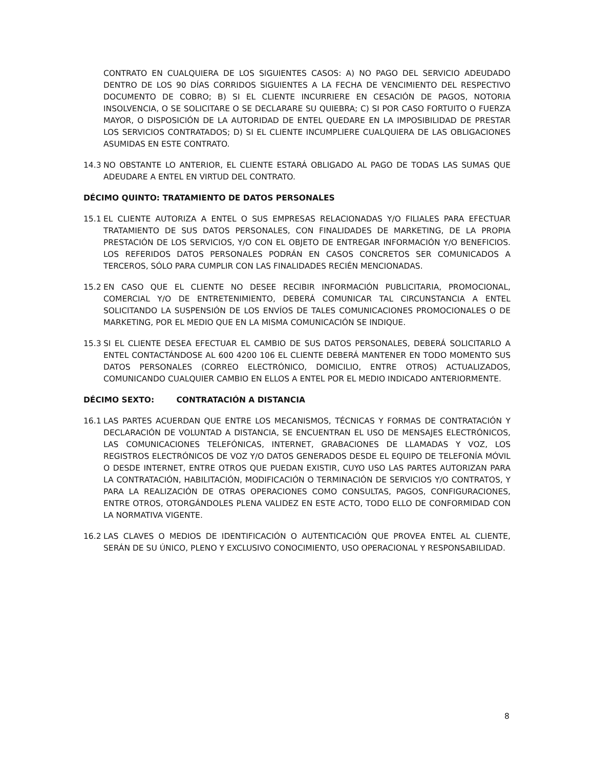CONTRATO EN CUALQUIERA DE LOS SIGUIENTES CASOS: A) NO PAGO DEL SERVICIO ADEUDADO DENTRO DE LOS 90 DÍAS CORRIDOS SIGUIENTES A LA FECHA DE VENCIMIENTO DEL RESPECTIVO DOCUMENTO DE COBRO; B) SI EL CLIENTE INCURRIERE EN CESACIÓN DE PAGOS, NOTORIA INSOLVENCIA, O SE SOLICITARE O SE DECLARARE SU QUIEBRA; C) SI POR CASO FORTUITO O FUERZA MAYOR, O DISPOSICIÓN DE LA AUTORIDAD DE ENTEL QUEDARE EN LA IMPOSIBILIDAD DE PRESTAR LOS SERVICIOS CONTRATADOS; D) SI EL CLIENTE INCUMPLIERE CUALQUIERA DE LAS OBLIGACIONES ASUMIDAS EN ESTE CONTRATO.
14.3 NO OBSTANTE LO ANTERIOR, EL CLIENTE ESTARÁ OBLIGADO AL PAGO DE TODAS LAS SUMAS QUE ADEUDARE A ENTEL EN VIRTUD DEL CONTRATO.
DÉCIMO QUINTO: TRATAMIENTO DE DATOS PERSONALES
15.1 EL CLIENTE AUTORIZA A ENTEL O SUS EMPRESAS RELACIONADAS Y/O FILIALES PARA EFECTUAR TRATAMIENTO DE SUS DATOS PERSONALES, CON FINALIDADES DE MARKETING, DE LA PROPIA PRESTACIÓN DE LOS SERVICIOS, Y/O CON EL OBJETO DE ENTREGAR INFORMACIÓN Y/O BENEFICIOS. LOS REFERIDOS DATOS PERSONALES PODRÁN EN CASOS CONCRETOS SER COMUNICADOS A TERCEROS, SÓLO PARA CUMPLIR CON LAS FINALIDADES RECIÉN MENCIONADAS.
15.2 EN CASO QUE EL CLIENTE NO DESEE RECIBIR INFORMACIÓN PUBLICITARIA, PROMOCIONAL, COMERCIAL Y/O DE ENTRETENIMIENTO, DEBERÁ COMUNICAR TAL CIRCUNSTANCIA A ENTEL SOLICITANDO LA SUSPENSIÓN DE LOS ENVÍOS DE TALES COMUNICACIONES PROMOCIONALES O DE MARKETING, POR EL MEDIO QUE EN LA MISMA COMUNICACIÓN SE INDIQUE.
15.3 SI EL CLIENTE DESEA EFECTUAR EL CAMBIO DE SUS DATOS PERSONALES, DEBERÁ SOLICITARLO A ENTEL CONTACTÁNDOSE AL 600 4200 106 EL CLIENTE DEBERÁ MANTENER EN TODO MOMENTO SUS DATOS PERSONALES (CORREO ELECTRÓNICO, DOMICILIO, ENTRE OTROS) ACTUALIZADOS, COMUNICANDO CUALQUIER CAMBIO EN ELLOS A ENTEL POR EL MEDIO INDICADO ANTERIORMENTE.
DÉCIMO SEXTO: CONTRATACIÓN A DISTANCIA
16.1 LAS PARTES ACUERDAN QUE ENTRE LOS MECANISMOS, TÉCNICAS Y FORMAS DE CONTRATACIÓN Y DECLARACIÓN DE VOLUNTAD A DISTANCIA, SE ENCUENTRAN EL USO DE MENSAJES ELECTRÓNICOS, LAS COMUNICACIONES TELEFÓNICAS, INTERNET, GRABACIONES DE LLAMADAS Y VOZ, LOS REGISTROS ELECTRÓNICOS DE VOZ Y/O DATOS GENERADOS DESDE EL EQUIPO DE TELEFONÍA MÓVIL O DESDE INTERNET, ENTRE OTROS QUE PUEDAN EXISTIR, CUYO USO LAS PARTES AUTORIZAN PARA LA CONTRATACIÓN, HABILITACIÓN, MODIFICACIÓN O TERMINACIÓN DE SERVICIOS Y/O CONTRATOS, Y PARA LA REALIZACIÓN DE OTRAS OPERACIONES COMO CONSULTAS, PAGOS, CONFIGURACIONES, ENTRE OTROS, OTORGÁNDOLES PLENA VALIDEZ EN ESTE ACTO, TODO ELLO DE CONFORMIDAD CON LA NORMATIVA VIGENTE.
16.2 LAS CLAVES O MEDIOS DE IDENTIFICACIÓN O AUTENTICACIÓN QUE PROVEA ENTEL AL CLIENTE, SERÁN DE SU ÚNICO, PLENO Y EXCLUSIVO CONOCIMIENTO, USO OPERACIONAL Y RESPONSABILIDAD.
8